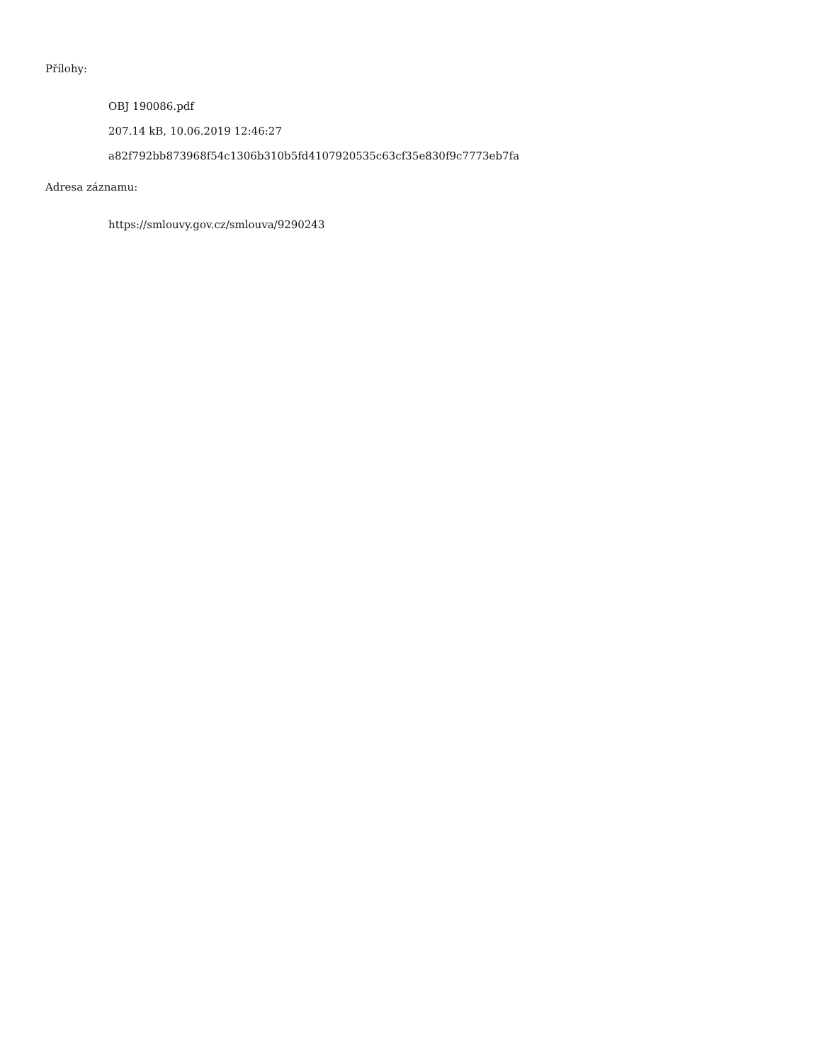Přílohy:
OBJ 190086.pdf
207.14 kB, 10.06.2019 12:46:27
a82f792bb873968f54c1306b310b5fd4107920535c63cf35e830f9c7773eb7fa
Adresa záznamu:
https://smlouvy.gov.cz/smlouva/9290243